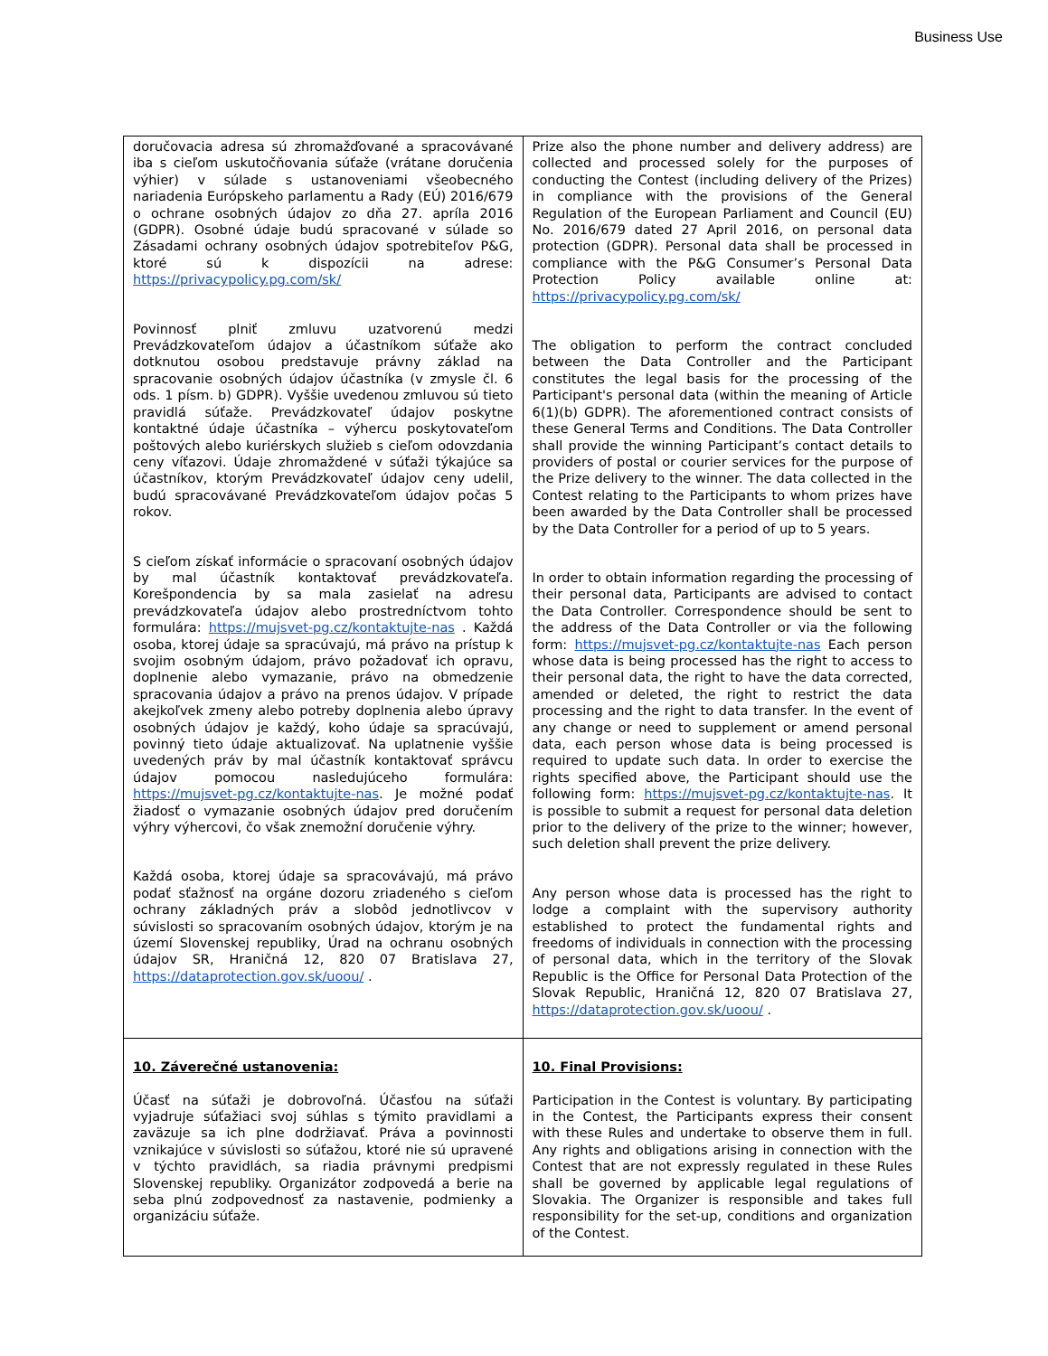Business Use
| doručovacia adresa sú zhromažďované a spracovávané iba s cieľom uskutočňovania súťaže (vrátane doručenia výhier) v súlade s ustanoveniami všeobecného nariadenia Európskeho parlamentu a Rady (EÚ) 2016/679 o ochrane osobných údajov zo dňa 27. apríla 2016 (GDPR). Osobné údaje budú spracované v súlade so Zásadami ochrany osobných údajov spotrebiteľov P&G, ktoré sú k dispozícii na adrese: https://privacypolicy.pg.com/sk/ Povinnosť plniť zmluvu uzatvorenú medzi Prevádzkovateľom údajov a účastníkom súťaže ako dotknutou osobou predstavuje právny základ na spracovanie osobných údajov účastníka (v zmysle čl. 6 ods. 1 písm. b) GDPR). Vyššie uvedenou zmluvou sú tieto pravidlá súťaže. Prevádzkovateľ údajov poskytne kontaktné údaje účastníka – výhercu poskytovateľom poštových alebo kuriérskych služieb s cieľom odovzdania ceny víťazovi. Údaje zhromaždené v súťaži týkajúce sa účastníkov, ktorým Prevádzkovateľ údajov ceny udelil, budú spracovávané Prevádzkovateľom údajov počas 5 rokov. S cieľom získať informácie o spracovaní osobných údajov by mal účastník kontaktovať prevádzkovateľa. Korešpondencia by sa mala zasielať na adresu prevádzkovateľa údajov alebo prostredníctvom tohto formulára: https://mujsvet-pg.cz/kontaktujte-nas . Každá osoba, ktorej údaje sa spracúvajú, má právo na prístup k svojim osobným údajom, právo požadovať ich opravu, doplnenie alebo vymazanie, právo na obmedzenie spracovania údajov a právo na prenos údajov. V prípade akejkoľvek zmeny alebo potreby doplnenia alebo úpravy osobných údajov je každý, koho údaje sa spracúvajú, povinný tieto údaje aktualizovať. Na uplatnenie vyššie uvedených práv by mal účastník kontaktovať správcu údajov pomocou nasledujúceho formulára: https://mujsvet-pg.cz/kontaktujte-nas . Je možné podať žiadosť o vymazanie osobných údajov pred doručením výhry výhercovi, čo však znemožní doručenie výhry. Každá osoba, ktorej údaje sa spracovávajú, má právo podať sťažnosť na orgáne dozoru zriadeného s cieľom ochrany základných práv a slobôd jednotlivcov v súvislosti so spracovaním osobných údajov, ktorým je na území Slovenskej republiky, Úrad na ochranu osobných údajov SR, Hraničná 12, 820 07 Bratislava 27, https://dataprotection.gov.sk/uoou/ . | Prize also the phone number and delivery address) are collected and processed solely for the purposes of conducting the Contest (including delivery of the Prizes) in compliance with the provisions of the General Regulation of the European Parliament and Council (EU) No. 2016/679 dated 27 April 2016, on personal data protection (GDPR). Personal data shall be processed in compliance with the P&G Consumer’s Personal Data Protection Policy available online at: https://privacypolicy.pg.com/sk/ The obligation to perform the contract concluded between the Data Controller and the Participant constitutes the legal basis for the processing of the Participant's personal data (within the meaning of Article 6(1)(b) GDPR). The aforementioned contract consists of these General Terms and Conditions. The Data Controller shall provide the winning Participant’s contact details to providers of postal or courier services for the purpose of the Prize delivery to the winner. The data collected in the Contest relating to the Participants to whom prizes have been awarded by the Data Controller shall be processed by the Data Controller for a period of up to 5 years. In order to obtain information regarding the processing of their personal data, Participants are advised to contact the Data Controller. Correspondence should be sent to the address of the Data Controller or via the following form: https://mujsvet-pg.cz/kontaktujte-nas Each person whose data is being processed has the right to access to their personal data, the right to have the data corrected, amended or deleted, the right to restrict the data processing and the right to data transfer. In the event of any change or need to supplement or amend personal data, each person whose data is being processed is required to update such data. In order to exercise the rights specified above, the Participant should use the following form: https://mujsvet-pg.cz/kontaktujte-nas . It is possible to submit a request for personal data deletion prior to the delivery of the prize to the winner; however, such deletion shall prevent the prize delivery. Any person whose data is processed has the right to lodge a complaint with the supervisory authority established to protect the fundamental rights and freedoms of individuals in connection with the processing of personal data, which in the territory of the Slovak Republic is the Office for Personal Data Protection of the Slovak Republic, Hraničná 12, 820 07 Bratislava 27, https://dataprotection.gov.sk/uoou/ . |
| 10. Záverečné ustanovenia: Účasť na súťaži je dobrovoľná. Účasťou na súťaži vyjadruje súťažiaci svoj súhlas s týmito pravidlami a zaväzuje sa ich plne dodržiavať. Práva a povinnosti vznikajúce v súvislosti so súťažou, ktoré nie sú upravené v týchto pravidlách, sa riadia právnymi predpismi Slovenskej republiky. Organizátor zodpovedá a berie na seba plnú zodpovednosť za nastavenie, podmienky a organizáciu súťaže. | 10. Final Provisions: Participation in the Contest is voluntary. By participating in the Contest, the Participants express their consent with these Rules and undertake to observe them in full. Any rights and obligations arising in connection with the Contest that are not expressly regulated in these Rules shall be governed by applicable legal regulations of Slovakia. The Organizer is responsible and takes full responsibility for the set-up, conditions and organization of the Contest. |